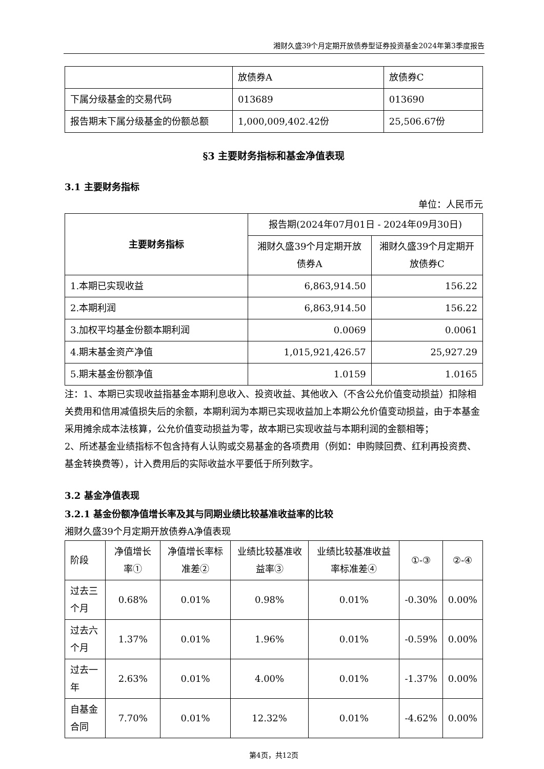湘财久盛39个月定期开放债券型证券投资基金2024年第3季度报告
| | 放债券A | 放债券C |
| 下属分级基金的交易代码 | 013689 | 013690 |
| 报告期末下属分级基金的份额总额 | 1,000,009,402.42份 | 25,506.67份 |
§3 主要财务指标和基金净值表现
3.1 主要财务指标
单位：人民币元
| 主要财务指标 | 报告期(2024年07月01日 - 2024年09月30日) | |
| --- | --- | --- |
| | 湘财久盛39个月定期开放债券A | 湘财久盛39个月定期开放债券C |
| 1.本期已实现收益 | 6,863,914.50 | 156.22 |
| 2.本期利润 | 6,863,914.50 | 156.22 |
| 3.加权平均基金份额本期利润 | 0.0069 | 0.0061 |
| 4.期末基金资产净值 | 1,015,921,426.57 | 25,927.29 |
| 5.期末基金份额净值 | 1.0159 | 1.0165 |
注：1、本期已实现收益指基金本期利息收入、投资收益、其他收入（不含公允价值变动损益）扣除相关费用和信用减值损失后的余额，本期利润为本期已实现收益加上本期公允价值变动损益，由于本基金采用摊余成本法核算，公允价值变动损益为零，故本期已实现收益与本期利润的金额相等；
2、所述基金业绩指标不包含持有人认购或交易基金的各项费用（例如：申购赎回费、红利再投资费、基金转换费等），计入费用后的实际收益水平要低于所列数字。
3.2 基金净值表现
3.2.1 基金份额净值增长率及其与同期业绩比较基准收益率的比较
湘财久盛39个月定期开放债券A净值表现
| 阶段 | 净值增长率① | 净值增长率标准差② | 业绩比较基准收益率③ | 业绩比较基准收益率标准差④ | ①-③ | ②-④ |
| --- | --- | --- | --- | --- | --- | --- |
| 过去三个月 | 0.68% | 0.01% | 0.98% | 0.01% | -0.30% | 0.00% |
| 过去六个月 | 1.37% | 0.01% | 1.96% | 0.01% | -0.59% | 0.00% |
| 过去一年 | 2.63% | 0.01% | 4.00% | 0.01% | -1.37% | 0.00% |
| 自基金合同 | 7.70% | 0.01% | 12.32% | 0.01% | -4.62% | 0.00% |
第4页，共12页